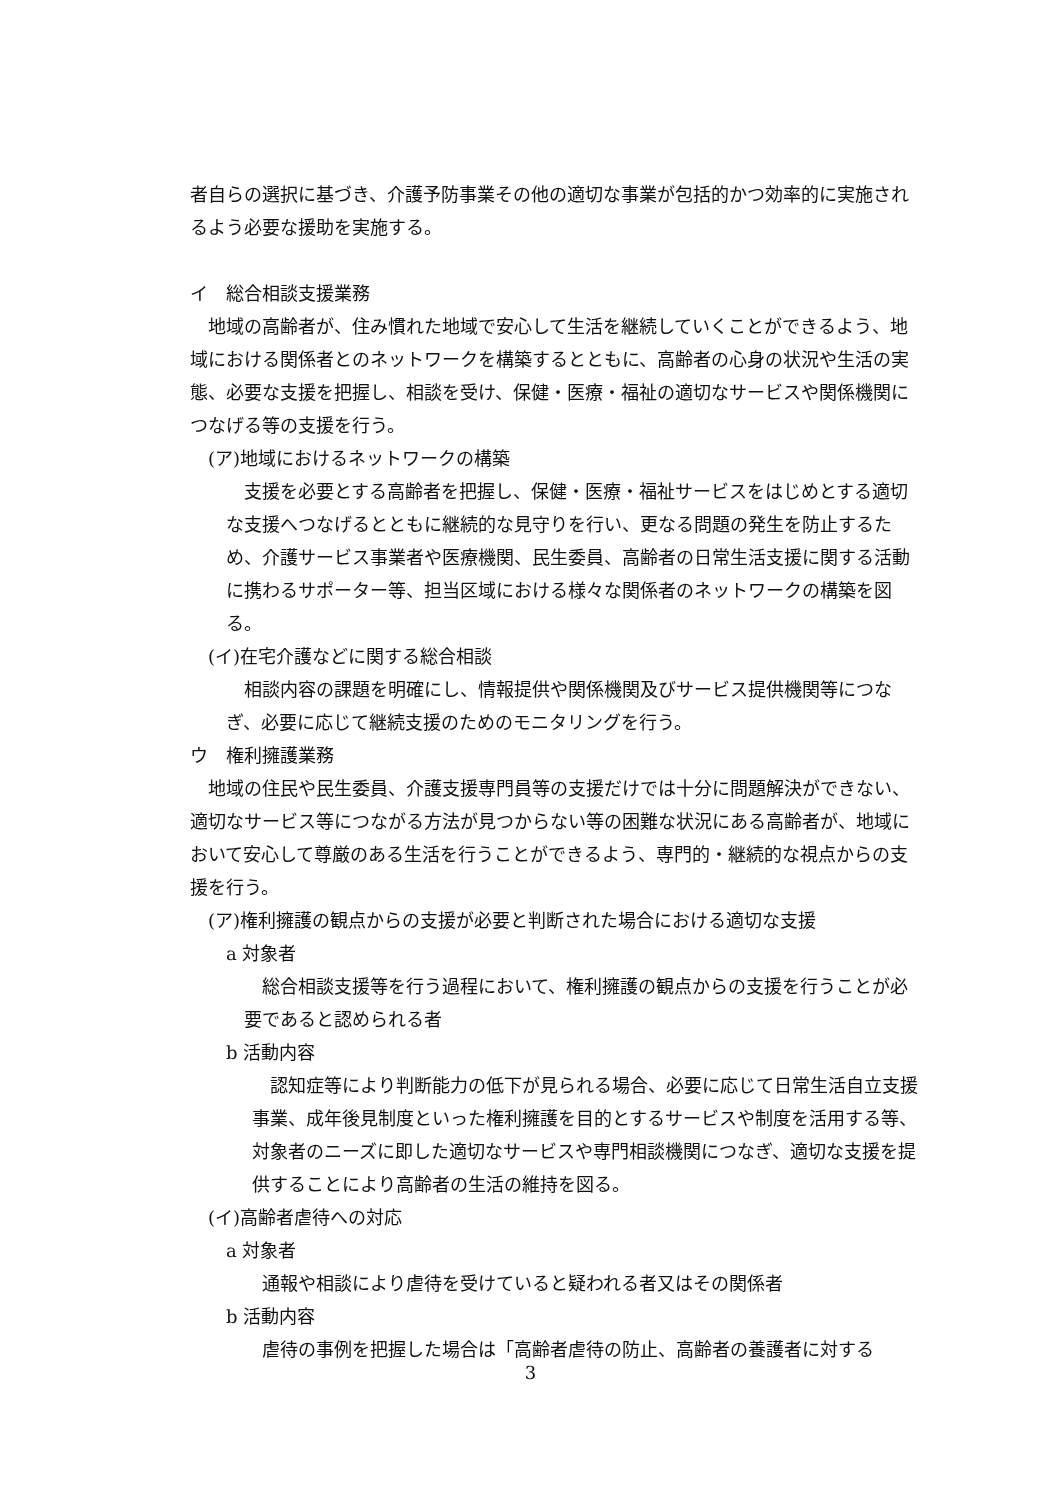者自らの選択に基づき、介護予防事業その他の適切な事業が包括的かつ効率的に実施されるよう必要な援助を実施する。
イ　総合相談支援業務
　地域の高齢者が、住み慣れた地域で安心して生活を継続していくことができるよう、地域における関係者とのネットワークを構築するとともに、高齢者の心身の状況や生活の実態、必要な支援を把握し、相談を受け、保健・医療・福祉の適切なサービスや関係機関につなげる等の支援を行う。
(ア)地域におけるネットワークの構築
　支援を必要とする高齢者を把握し、保健・医療・福祉サービスをはじめとする適切な支援へつなげるとともに継続的な見守りを行い、更なる問題の発生を防止するため、介護サービス事業者や医療機関、民生委員、高齢者の日常生活支援に関する活動に携わるサポーター等、担当区域における様々な関係者のネットワークの構築を図る。
(イ)在宅介護などに関する総合相談
　相談内容の課題を明確にし、情報提供や関係機関及びサービス提供機関等につなぎ、必要に応じて継続支援のためのモニタリングを行う。
ウ　権利擁護業務
　地域の住民や民生委員、介護支援専門員等の支援だけでは十分に問題解決ができない、適切なサービス等につながる方法が見つからない等の困難な状況にある高齢者が、地域において安心して尊厳のある生活を行うことができるよう、専門的・継続的な視点からの支援を行う。
(ア)権利擁護の観点からの支援が必要と判断された場合における適切な支援
a 対象者
　総合相談支援等を行う過程において、権利擁護の観点からの支援を行うことが必要であると認められる者
b 活動内容
　認知症等により判断能力の低下が見られる場合、必要に応じて日常生活自立支援事業、成年後見制度といった権利擁護を目的とするサービスや制度を活用する等、対象者のニーズに即した適切なサービスや専門相談機関につなぎ、適切な支援を提供することにより高齢者の生活の維持を図る。
(イ)高齢者虐待への対応
a 対象者
　通報や相談により虐待を受けていると疑われる者又はその関係者
b 活動内容
　虐待の事例を把握した場合は「高齢者虐待の防止、高齢者の養護者に対する
3